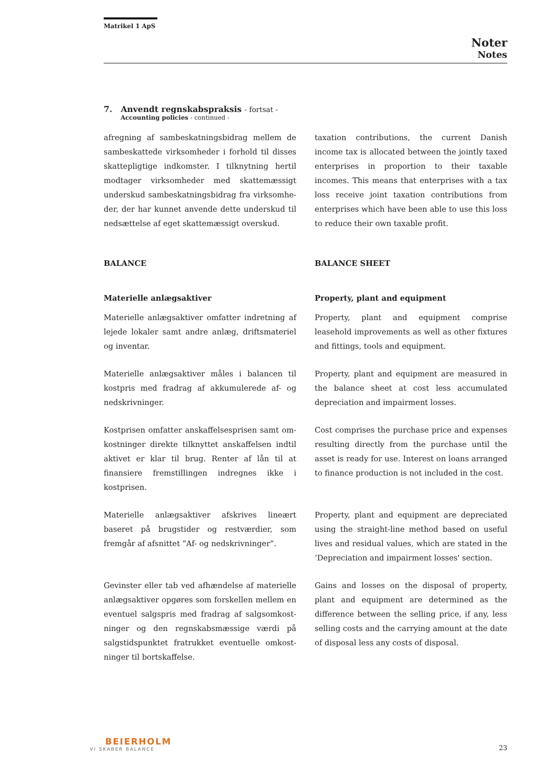Matrikel 1 ApS
Noter
Notes
7. Anvendt regnskabspraksis - fortsat -
Accounting policies - continued -
afregning af sambeskatningsbidrag mellem de sambeskattede virksomheder i forhold til disses skattepligtige indkomster. I tilknytning hertil modtager virksomheder med skattemæssigt underskud sambeskatningsbidrag fra virksomhe-der, der har kunnet anvende dette underskud til nedsættelse af eget skattemæssigt overskud.
BALANCE
Materielle anlægsaktiver
Materielle anlægsaktiver omfatter indretning af lejede lokaler samt andre anlæg, driftsmateriel og inventar.
Materielle anlægsaktiver måles i balancen til kostpris med fradrag af akkumulerede af- og nedskrivninger.
Kostprisen omfatter anskaffelsesprisen samt om-kostninger direkte tilknyttet anskaffelsen indtil aktivet er klar til brug. Renter af lån til at finansiere fremstillingen indregnes ikke i kostprisen.
Materielle anlægsaktiver afskrives lineært baseret på brugstider og restværdier, som fremgår af afsnittet ”Af- og nedskrivninger”.
Gevinster eller tab ved afhændelse af materielle anlægsaktiver opgøres som forskellen mellem en eventuel salgspris med fradrag af salgsomkost-ninger og den regnskabsmæssige værdi på salgstidspunktet fratrukket eventuelle omkost-ninger til bortskaffelse.
taxation contributions, the current Danish income tax is allocated between the jointly taxed enterprises in proportion to their taxable incomes. This means that enterprises with a tax loss receive joint taxation contributions from enterprises which have been able to use this loss to reduce their own taxable profit.
BALANCE SHEET
Property, plant and equipment
Property, plant and equipment comprise leasehold improvements as well as other fixtures and fittings, tools and equipment.
Property, plant and equipment are measured in the balance sheet at cost less accumulated depreciation and impairment losses.
Cost comprises the purchase price and expenses resulting directly from the purchase until the asset is ready for use. Interest on loans arranged to finance production is not included in the cost.
Property, plant and equipment are depreciated using the straight-line method based on useful lives and residual values, which are stated in the ‘Depreciation and impairment losses' section.
Gains and losses on the disposal of property, plant and equipment are determined as the difference between the selling price, if any, less selling costs and the carrying amount at the date of disposal less any costs of disposal.
BEIERHOLM
VI SKABER BALANCE
23